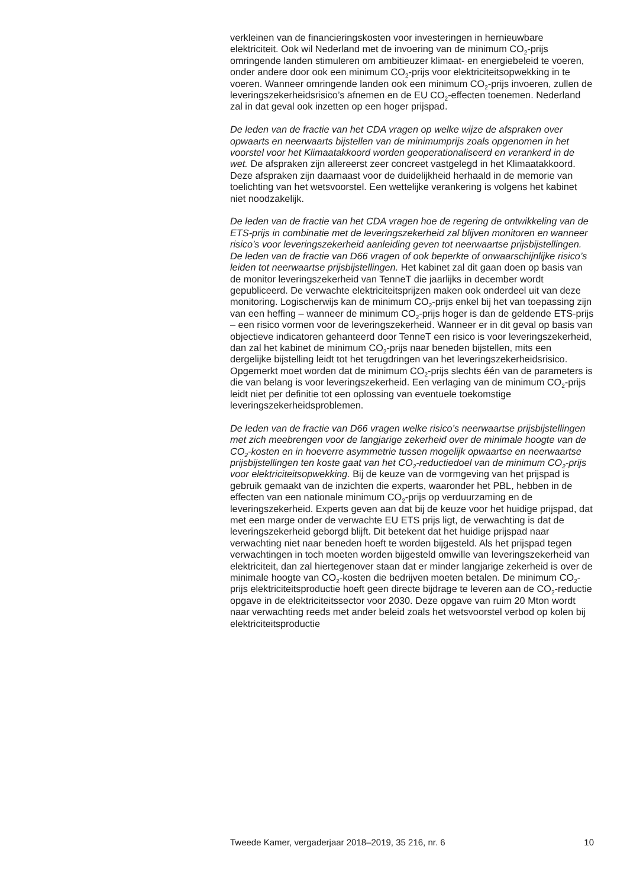verkleinen van de financieringskosten voor investeringen in hernieuwbare elektriciteit. Ook wil Nederland met de invoering van de minimum CO<sub>2</sub>-prijs omringende landen stimuleren om ambitieuzer klimaat- en energiebeleid te voeren, onder andere door ook een minimum CO<sub>2</sub>-prijs voor elektriciteitsopwekking in te voeren. Wanneer omringende landen ook een minimum CO<sub>2</sub>-prijs invoeren, zullen de leveringszekerheidsrisico’s afnemen en de EU CO<sub>2</sub>-effecten toenemen. Nederland zal in dat geval ook inzetten op een hoger prijspad.
De leden van de fractie van het CDA vragen op welke wijze de afspraken over opwaarts en neerwaarts bijstellen van de minimumprijs zoals opgenomen in het voorstel voor het Klimaatakkoord worden geoperationaliseerd en verankerd in de wet. De afspraken zijn allereerst zeer concreet vastgelegd in het Klimaatakkoord. Deze afspraken zijn daarnaast voor de duidelijkheid herhaald in de memorie van toelichting van het wetsvoorstel. Een wettelijke verankering is volgens het kabinet niet noodzakelijk.
De leden van de fractie van het CDA vragen hoe de regering de ontwikkeling van de ETS-prijs in combinatie met de leveringszekerheid zal blijven monitoren en wanneer risico’s voor leveringszekerheid aanleiding geven tot neerwaartse prijsbijstellingen. De leden van de fractie van D66 vragen of ook beperkte of onwaarschijnlijke risico’s leiden tot neerwaartse prijsbijstellingen. Het kabinet zal dit gaan doen op basis van de monitor leveringszekerheid van TenneT die jaarlijks in december wordt gepubliceerd. De verwachte elektriciteitsprijzen maken ook onderdeel uit van deze monitoring. Logischerwijs kan de minimum CO<sub>2</sub>-prijs enkel bij het van toepassing zijn van een heffing – wanneer de minimum CO<sub>2</sub>-prijs hoger is dan de geldende ETS-prijs – een risico vormen voor de leveringszekerheid. Wanneer er in dit geval op basis van objectieve indicatoren gehanteerd door TenneT een risico is voor leveringszekerheid, dan zal het kabinet de minimum CO<sub>2</sub>-prijs naar beneden bijstellen, mits een dergelijke bijstelling leidt tot het terugdringen van het leveringszekerheidsrisico. Opgemerkt moet worden dat de minimum CO<sub>2</sub>-prijs slechts één van de parameters is die van belang is voor leveringszekerheid. Een verlaging van de minimum CO<sub>2</sub>-prijs leidt niet per definitie tot een oplossing van eventuele toekomstige leveringszekerheidsproblemen.
De leden van de fractie van D66 vragen welke risico’s neerwaartse prijsbijstellingen met zich meebrengen voor de langjarige zekerheid over de minimale hoogte van de CO<sub>2</sub>-kosten en in hoeverre asymmetrie tussen mogelijk opwaartse en neerwaartse prijsbijstellingen ten koste gaat van het CO<sub>2</sub>-reductiedoel van de minimum CO<sub>2</sub>-prijs voor elektriciteitsopwekking. Bij de keuze van de vormgeving van het prijspad is gebruik gemaakt van de inzichten die experts, waaronder het PBL, hebben in de effecten van een nationale minimum CO<sub>2</sub>-prijs op verduurzaming en de leveringszekerheid. Experts geven aan dat bij de keuze voor het huidige prijspad, dat met een marge onder de verwachte EU ETS prijs ligt, de verwachting is dat de leveringszekerheid geborgd blijft. Dit betekent dat het huidige prijspad naar verwachting niet naar beneden hoeft te worden bijgesteld. Als het prijspad tegen verwachtingen in toch moeten worden bijgesteld omwille van leveringszekerheid van elektriciteit, dan zal hiertegenover staan dat er minder langjarige zekerheid is over de minimale hoogte van CO<sub>2</sub>-kosten die bedrijven moeten betalen. De minimum CO<sub>2</sub>-prijs elektriciteitsproductie hoeft geen directe bijdrage te leveren aan de CO<sub>2</sub>-reductie opgave in de elektriciteitssector voor 2030. Deze opgave van ruim 20 Mton wordt naar verwachting reeds met ander beleid zoals het wetsvoorstel verbod op kolen bij elektriciteitsproductie
Tweede Kamer, vergaderjaar 2018–2019, 35 216, nr. 6 10